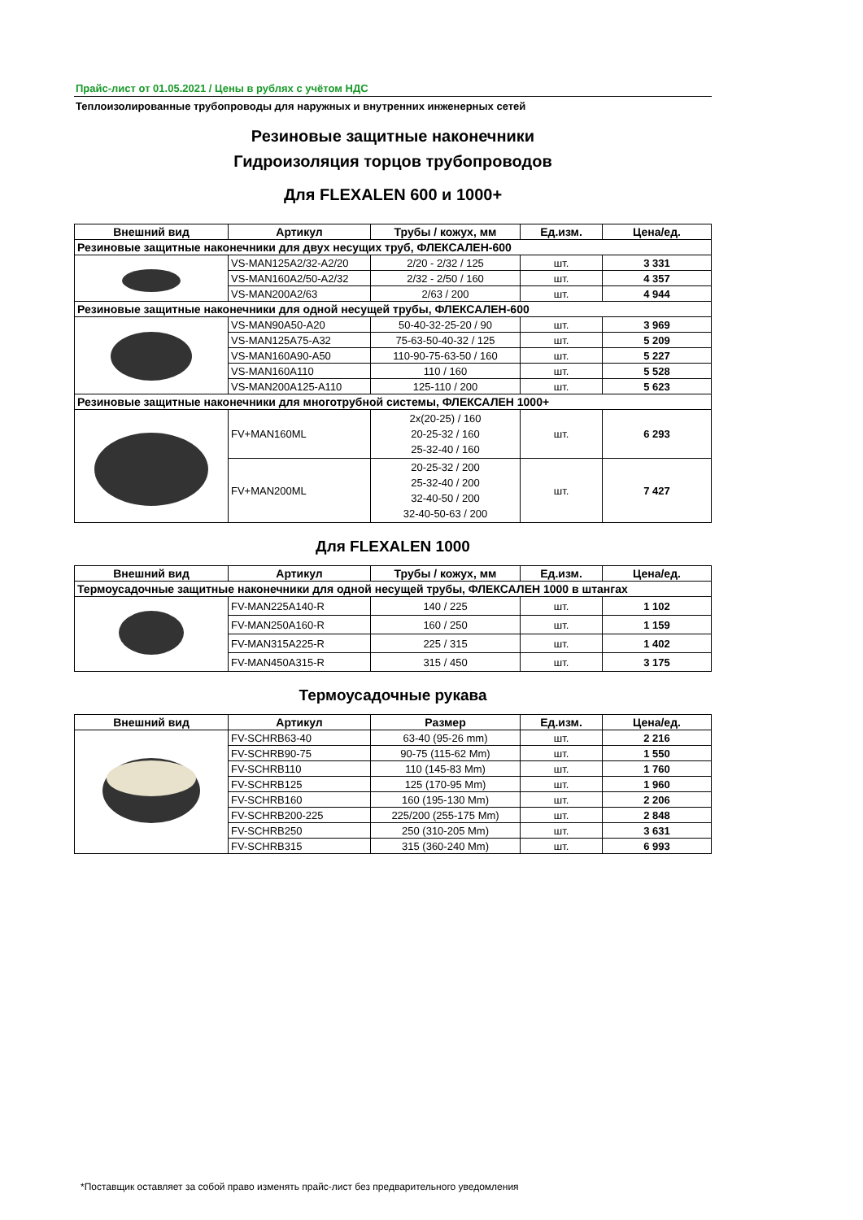Прайс-лист от 01.05.2021 / Цены в рублях с учётом НДС
Теплоизолированные трубопроводы для наружных и внутренних инженерных сетей
Резиновые защитные наконечники
Гидроизоляция торцов трубопроводов
Для FLEXALEN 600 и 1000+
| Внешний вид | Артикул | Трубы / кожух, мм | Ед.изм. | Цена/ед. |
| --- | --- | --- | --- | --- |
| Резиновые защитные наконечники для двух несущих труб, ФЛЕКСАЛЕН-600 | | | | |
| | VS-MAN125A2/32-A2/20 | 2/20 - 2/32 / 125 | шт. | 3 331 |
| | VS-MAN160A2/50-A2/32 | 2/32 - 2/50 / 160 | шт. | 4 357 |
| | VS-MAN200A2/63 | 2/63 / 200 | шт. | 4 944 |
| Резиновые защитные наконечники для одной несущей трубы, ФЛЕКСАЛЕН-600 | | | | |
| | VS-MAN90A50-A20 | 50-40-32-25-20 / 90 | шт. | 3 969 |
| | VS-MAN125A75-A32 | 75-63-50-40-32 / 125 | шт. | 5 209 |
| | VS-MAN160A90-A50 | 110-90-75-63-50 / 160 | шт. | 5 227 |
| | VS-MAN160A110 | 110 / 160 | шт. | 5 528 |
| | VS-MAN200A125-A110 | 125-110 / 200 | шт. | 5 623 |
| Резиновые защитные наконечники для многотрубной системы, ФЛЕКСАЛЕН 1000+ | | | | |
| | FV+MAN160ML | 2x(20-25) / 160 20-25-32 / 160 25-32-40 / 160 | шт. | 6 293 |
| | FV+MAN200ML | 20-25-32 / 200 25-32-40 / 200 32-40-50 / 200 32-40-50-63 / 200 | шт. | 7 427 |
Для FLEXALEN 1000
| Внешний вид | Артикул | Трубы / кожух, мм | Ед.изм. | Цена/ед. |
| --- | --- | --- | --- | --- |
| Термоусадочные защитные наконечники для одной несущей трубы, ФЛЕКСАЛЕН 1000 в штангах | | | | |
| | FV-MAN225A140-R | 140 / 225 | шт. | 1 102 |
| | FV-MAN250A160-R | 160 / 250 | шт. | 1 159 |
| | FV-MAN315A225-R | 225 / 315 | шт. | 1 402 |
| | FV-MAN450A315-R | 315 / 450 | шт. | 3 175 |
Термоусадочные рукава
| Внешний вид | Артикул | Размер | Ед.изм. | Цена/ед. |
| --- | --- | --- | --- | --- |
| | FV-SCHRB63-40 | 63-40 (95-26 mm) | шт. | 2 216 |
| | FV-SCHRB90-75 | 90-75 (115-62 Mm) | шт. | 1 550 |
| | FV-SCHRB110 | 110 (145-83 Mm) | шт. | 1 760 |
| | FV-SCHRB125 | 125 (170-95 Mm) | шт. | 1 960 |
| | FV-SCHRB160 | 160 (195-130 Mm) | шт. | 2 206 |
| | FV-SCHRB200-225 | 225/200 (255-175 Mm) | шт. | 2 848 |
| | FV-SCHRB250 | 250 (310-205 Mm) | шт. | 3 631 |
| | FV-SCHRB315 | 315 (360-240 Mm) | шт. | 6 993 |
*Поставщик оставляет за собой право изменять прайс-лист без предварительного уведомления